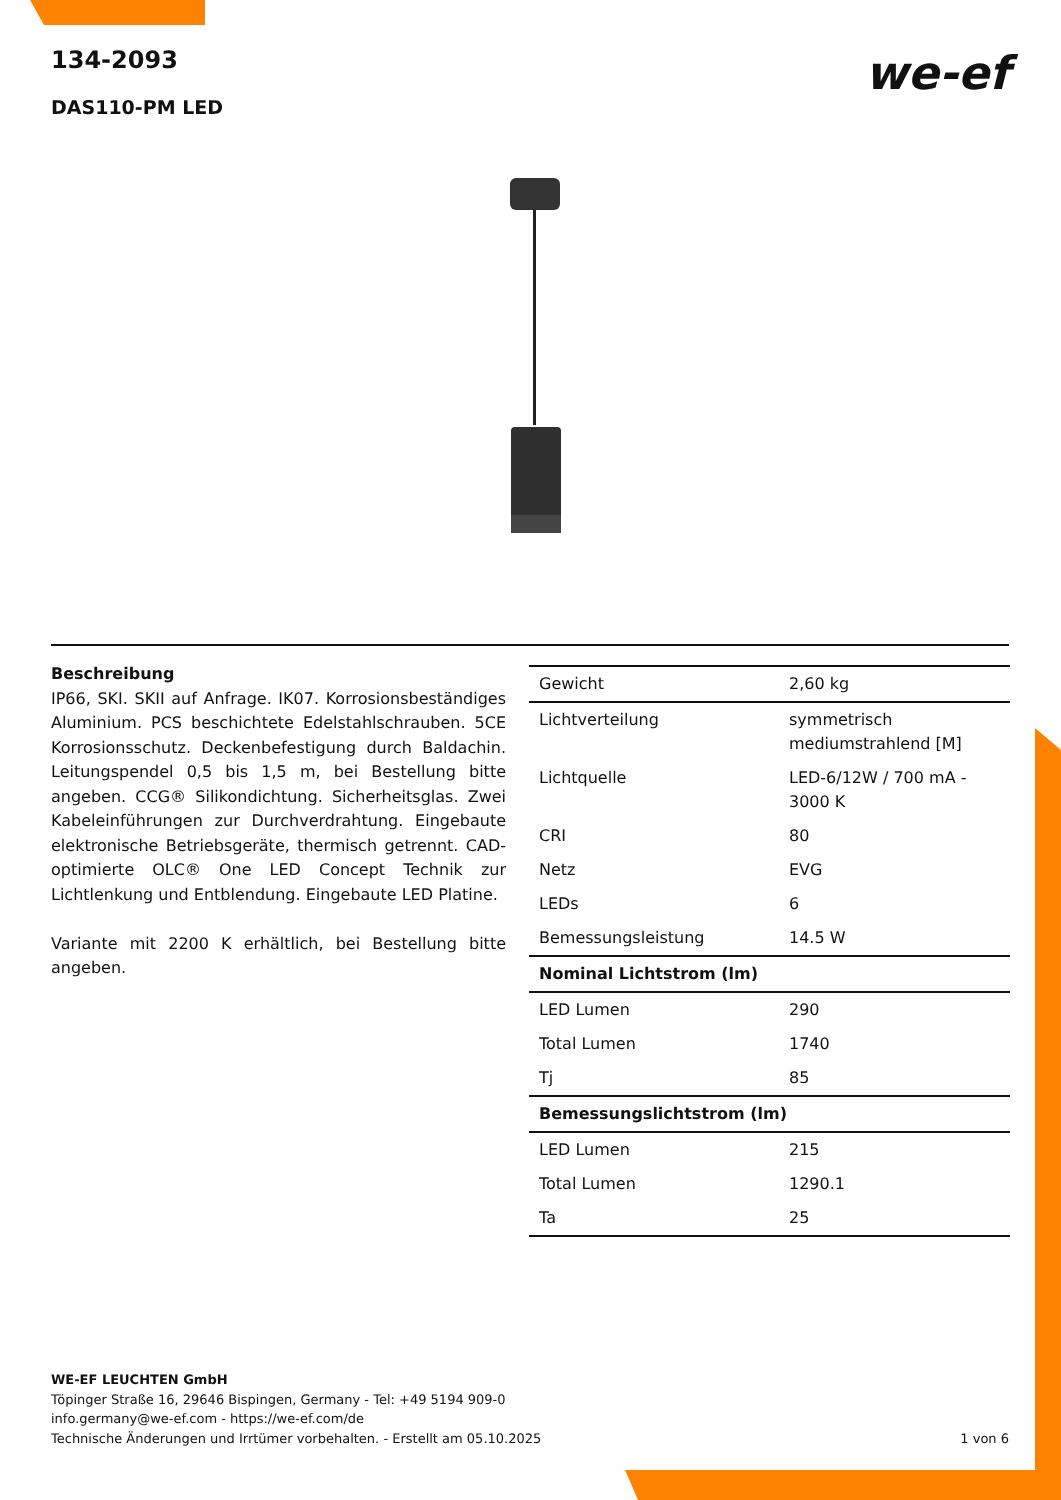134-2093
DAS110-PM LED
we-ef
Beschreibung
IP66, SKI. SKII auf Anfrage. IK07. Korrosionsbeständiges Aluminium. PCS beschichtete Edelstahlschrauben. 5CE Korrosionsschutz. Deckenbefestigung durch Baldachin. Leitungspendel 0,5 bis 1,5 m, bei Bestellung bitte angeben. CCG® Silikondichtung. Sicherheitsglas. Zwei Kabeleinführungen zur Durchverdrahtung. Eingebaute elektronische Betriebsgeräte, thermisch getrennt. CAD-optimierte OLC® One LED Concept Technik zur Lichtlenkung und Entblendung. Eingebaute LED Platine.
Variante mit 2200 K erhältlich, bei Bestellung bitte angeben.
| Gewicht | 2,60 kg |
| Lichtverteilung | symmetrisch mediumstrahlend [M] |
| Lichtquelle | LED-6/12W / 700 mA - 3000 K |
| CRI | 80 |
| Netz | EVG |
| LEDs | 6 |
| Bemessungsleistung | 14.5 W |
| Nominal Lichtstrom (lm) | |
| LED Lumen | 290 |
| Total Lumen | 1740 |
| Tj | 85 |
| Bemessungslichtstrom (lm) | |
| LED Lumen | 215 |
| Total Lumen | 1290.1 |
| Ta | 25 |
WE-EF LEUCHTEN GmbH
Töpinger Straße 16, 29646 Bispingen, Germany - Tel: +49 5194 909-0
info.germany@we-ef.com - https://we-ef.com/de
Technische Änderungen und Irrtümer vorbehalten. - Erstellt am 05.10.2025 1 von 6